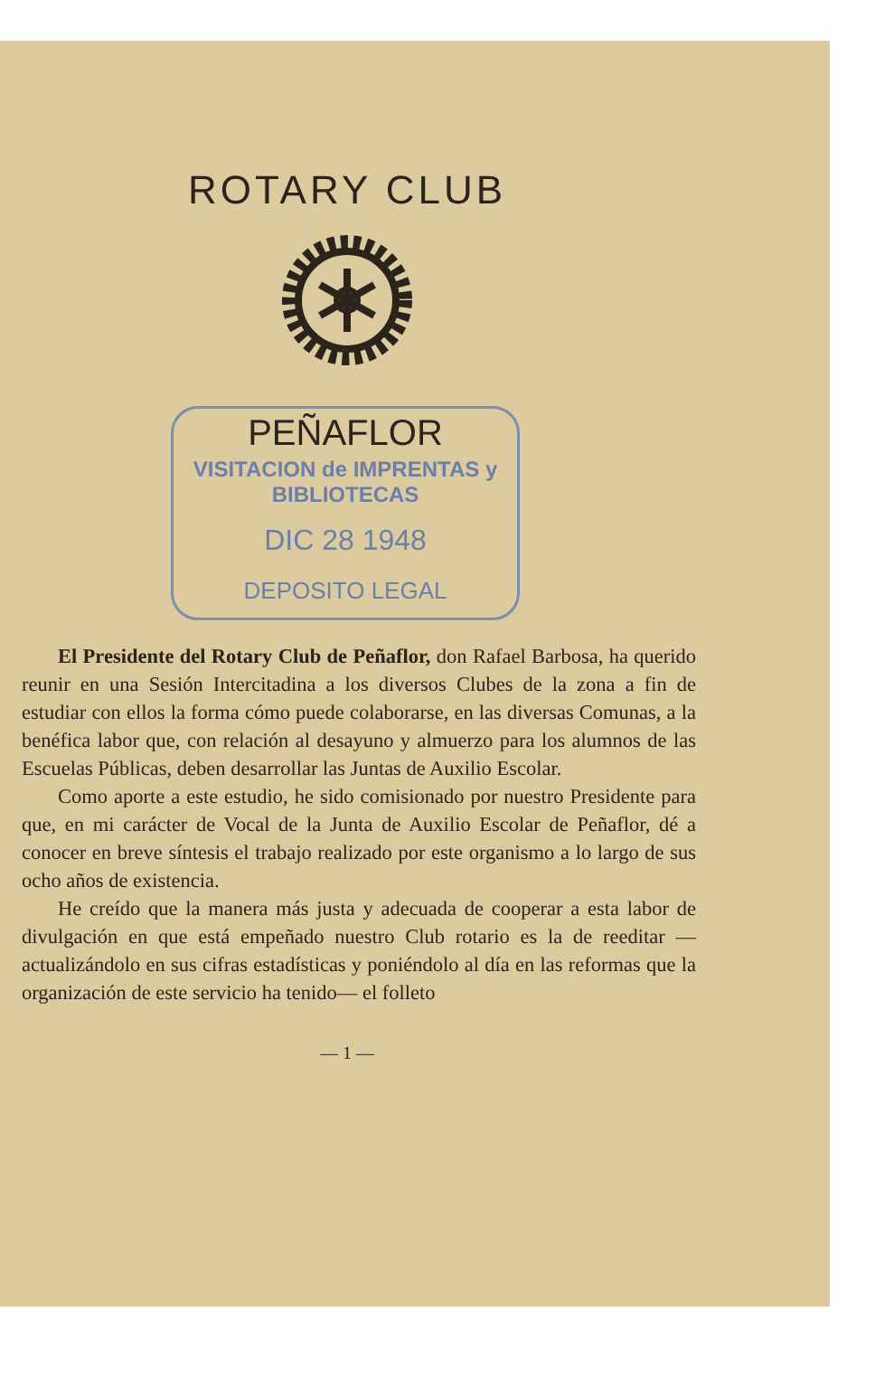ROTARY CLUB
PEÑAFLOR
VISITACION de IMPRENTAS y BIBLIOTECAS
DIC 28 1948
DEPOSITO LEGAL
El Presidente del Rotary Club de Peñaflor, don Rafael Barbosa, ha querido reunir en una Sesión Intercitadina a los diversos Clubes de la zona a fin de estudiar con ellos la forma cómo puede colaborarse, en las diversas Comunas, a la benéfica labor que, con relación al desayuno y almuerzo para los alumnos de las Escuelas Públicas, deben desarrollar las Juntas de Auxilio Escolar.
Como aporte a este estudio, he sido comisionado por nuestro Presidente para que, en mi carácter de Vocal de la Junta de Auxilio Escolar de Peñaflor, dé a conocer en breve síntesis el trabajo realizado por este organismo a lo largo de sus ocho años de existencia.
He creído que la manera más justa y adecuada de cooperar a esta labor de divulgación en que está empeñado nuestro Club rotario es la de reeditar —actualizándolo en sus cifras estadísticas y poniéndolo al día en las reformas que la organización de este servicio ha tenido— el folleto
— 1 —